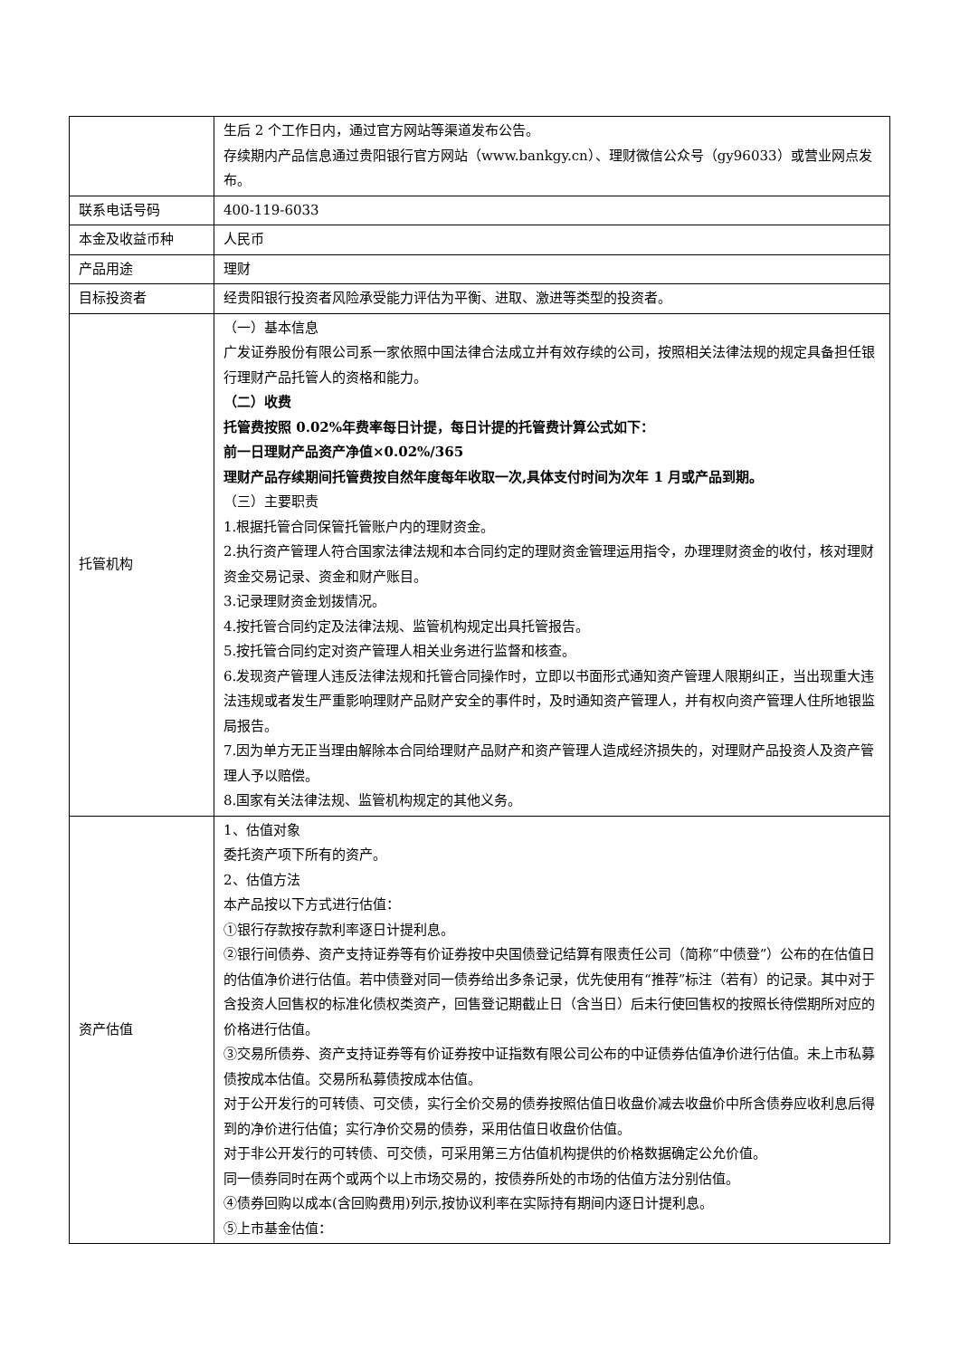| | 生后 2 个工作日内，通过官方网站等渠道发布公告。 存续期内产品信息通过贵阳银行官方网站（www.bankgy.cn）、理财微信公众号（gy96033）或营业网点发布。 |
| 联系电话号码 | 400-119-6033 |
| 本金及收益币种 | 人民币 |
| 产品用途 | 理财 |
| 目标投资者 | 经贵阳银行投资者风险承受能力评估为平衡、进取、激进等类型的投资者。 |
| 托管机构 | （一）基本信息 广发证券股份有限公司系一家依照中国法律合法成立并有效存续的公司，按照相关法律法规的规定具备担任银行理财产品托管人的资格和能力。 （二）收费 托管费按照 0.02%年费率每日计提，每日计提的托管费计算公式如下： 前一日理财产品资产净值×0.02%/365 理财产品存续期间托管费按自然年度每年收取一次,具体支付时间为次年 1 月或产品到期。 （三）主要职责 1.根据托管合同保管托管账户内的理财资金。 2.执行资产管理人符合国家法律法规和本合同约定的理财资金管理运用指令，办理理财资金的收付，核对理财资金交易记录、资金和财产账目。 3.记录理财资金划拨情况。 4.按托管合同约定及法律法规、监管机构规定出具托管报告。 5.按托管合同约定对资产管理人相关业务进行监督和核查。 6.发现资产管理人违反法律法规和托管合同操作时，立即以书面形式通知资产管理人限期纠正，当出现重大违法违规或者发生严重影响理财产品财产安全的事件时，及时通知资产管理人，并有权向资产管理人住所地银监局报告。 7.因为单方无正当理由解除本合同给理财产品财产和资产管理人造成经济损失的，对理财产品投资人及资产管理人予以赔偿。 8.国家有关法律法规、监管机构规定的其他义务。 |
| 资产估值 | 1、估值对象 委托资产项下所有的资产。 2、估值方法 本产品按以下方式进行估值： ①银行存款按存款利率逐日计提利息。 ②银行间债券、资产支持证券等有价证券按中央国债登记结算有限责任公司（简称“中债登”）公布的在估值日的估值净价进行估值。若中债登对同一债券给出多条记录，优先使用有“推荐”标注（若有）的记录。其中对于含投资人回售权的标准化债权类资产，回售登记期截止日（含当日）后未行使回售权的按照长待偿期所对应的价格进行估值。 ③交易所债券、资产支持证券等有价证券按中证指数有限公司公布的中证债券估值净价进行估值。未上市私募债按成本估值。交易所私募债按成本估值。 对于公开发行的可转债、可交债，实行全价交易的债券按照估值日收盘价减去收盘价中所含债券应收利息后得到的净价进行估值；实行净价交易的债券，采用估值日收盘价估值。 对于非公开发行的可转债、可交债，可采用第三方估值机构提供的价格数据确定公允价值。 同一债券同时在两个或两个以上市场交易的，按债券所处的市场的估值方法分别估值。 ④债券回购以成本(含回购费用)列示,按协议利率在实际持有期间内逐日计提利息。 ⑤上市基金估值： |